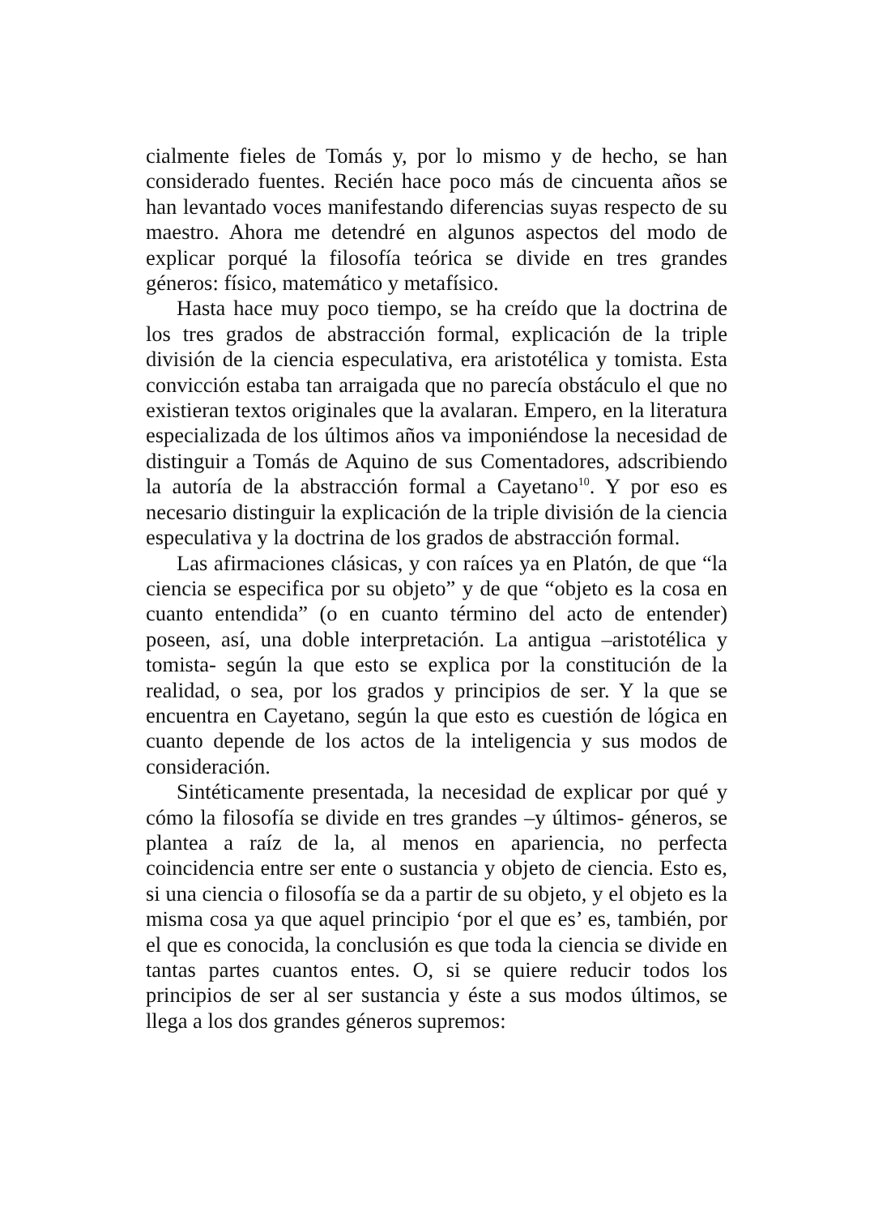cialmente fieles de Tomás y, por lo mismo y de hecho, se han considerado fuentes. Recién hace poco más de cincuenta años se han levantado voces manifestando diferencias suyas respecto de su maestro. Ahora me detendré en algunos aspectos del modo de explicar porqué la filosofía teórica se divide en tres grandes géneros: físico, matemático y metafísico.
Hasta hace muy poco tiempo, se ha creído que la doctrina de los tres grados de abstracción formal, explicación de la triple división de la ciencia especulativa, era aristotélica y tomista. Esta convicción estaba tan arraigada que no parecía obstáculo el que no existieran textos originales que la avalaran. Empero, en la literatura especializada de los últimos años va imponiéndose la necesidad de distinguir a Tomás de Aquino de sus Comentadores, adscribiendo la autoría de la abstracción formal a Cayetano<sup>10</sup>. Y por eso es necesario distinguir la explicación de la triple división de la ciencia especulativa y la doctrina de los grados de abstracción formal.
Las afirmaciones clásicas, y con raíces ya en Platón, de que “la ciencia se especifica por su objeto” y de que “objeto es la cosa en cuanto entendida” (o en cuanto término del acto de entender) poseen, así, una doble interpretación. La antigua –aristotélica y tomista- según la que esto se explica por la constitución de la realidad, o sea, por los grados y principios de ser. Y la que se encuentra en Cayetano, según la que esto es cuestión de lógica en cuanto depende de los actos de la inteligencia y sus modos de consideración.
Sintéticamente presentada, la necesidad de explicar por qué y cómo la filosofía se divide en tres grandes –y últimos- géneros, se plantea a raíz de la, al menos en apariencia, no perfecta coincidencia entre ser ente o sustancia y objeto de ciencia. Esto es, si una ciencia o filosofía se da a partir de su objeto, y el objeto es la misma cosa ya que aquel principio ‘por el que es’ es, también, por el que es conocida, la conclusión es que toda la ciencia se divide en tantas partes cuantos entes. O, si se quiere reducir todos los principios de ser al ser sustancia y éste a sus modos últimos, se llega a los dos grandes géneros supremos: